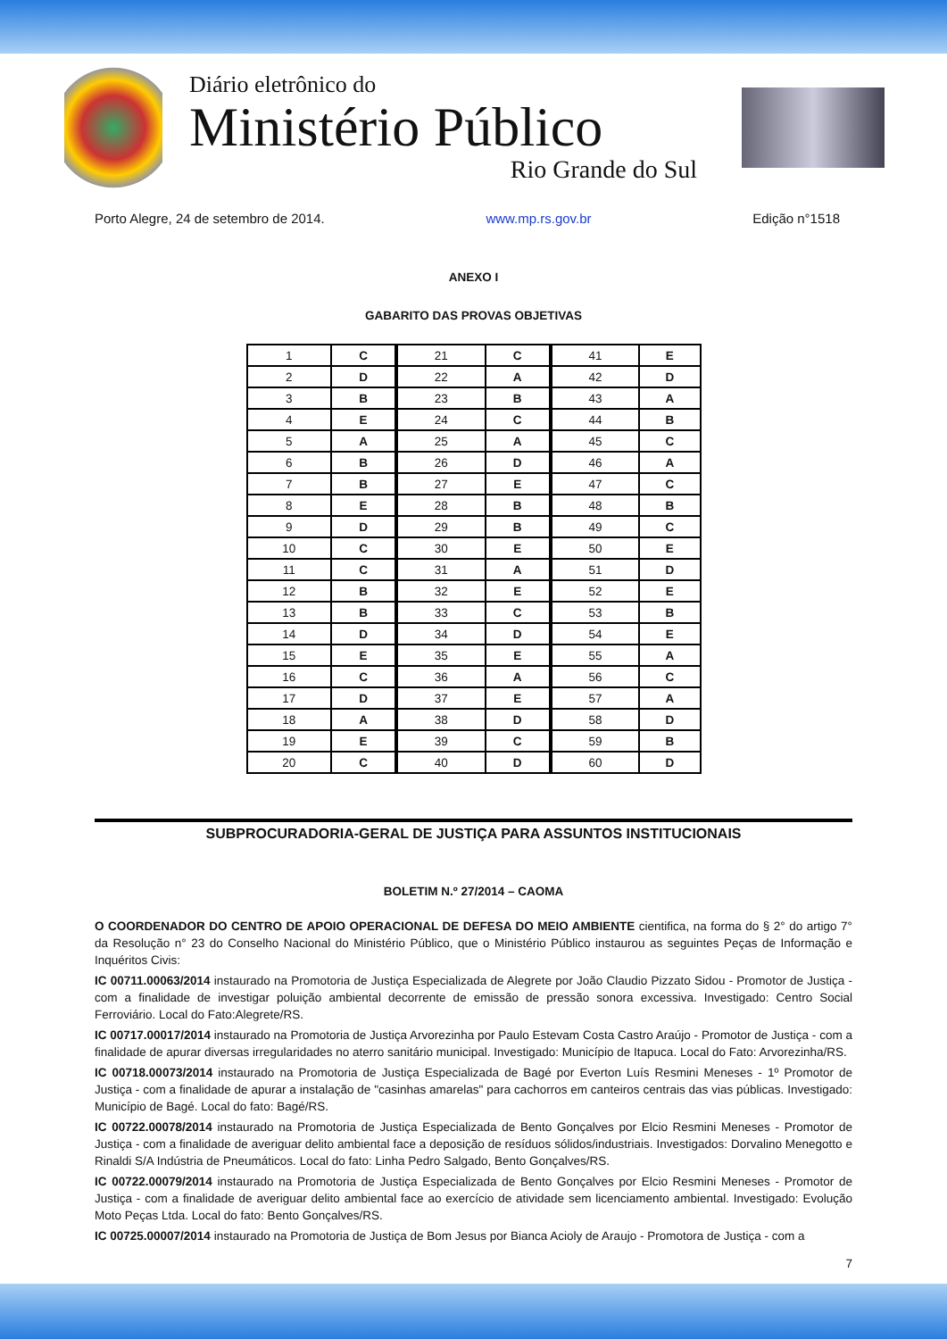Diário eletrônico do
Ministério Público
Rio Grande do Sul
Porto Alegre, 24 de setembro de 2014. www.mp.rs.gov.br Edição n°1518
ANEXO I
GABARITO DAS PROVAS OBJETIVAS
| 1 | C | 21 | C | 41 | E |
| 2 | D | 22 | A | 42 | D |
| 3 | B | 23 | B | 43 | A |
| 4 | E | 24 | C | 44 | B |
| 5 | A | 25 | A | 45 | C |
| 6 | B | 26 | D | 46 | A |
| 7 | B | 27 | E | 47 | C |
| 8 | E | 28 | B | 48 | B |
| 9 | D | 29 | B | 49 | C |
| 10 | C | 30 | E | 50 | E |
| 11 | C | 31 | A | 51 | D |
| 12 | B | 32 | E | 52 | E |
| 13 | B | 33 | C | 53 | B |
| 14 | D | 34 | D | 54 | E |
| 15 | E | 35 | E | 55 | A |
| 16 | C | 36 | A | 56 | C |
| 17 | D | 37 | E | 57 | A |
| 18 | A | 38 | D | 58 | D |
| 19 | E | 39 | C | 59 | B |
| 20 | C | 40 | D | 60 | D |
SUBPROCURADORIA-GERAL DE JUSTIÇA PARA ASSUNTOS INSTITUCIONAIS
BOLETIM N.º 27/2014 – CAOMA
O COORDENADOR DO CENTRO DE APOIO OPERACIONAL DE DEFESA DO MEIO AMBIENTE cientifica, na forma do § 2° do artigo 7° da Resolução n° 23 do Conselho Nacional do Ministério Público, que o Ministério Público instaurou as seguintes Peças de Informação e Inquéritos Civis:
IC 00711.00063/2014 instaurado na Promotoria de Justiça Especializada de Alegrete por João Claudio Pizzato Sidou - Promotor de Justiça - com a finalidade de investigar poluição ambiental decorrente de emissão de pressão sonora excessiva. Investigado: Centro Social Ferroviário. Local do Fato:Alegrete/RS.
IC 00717.00017/2014 instaurado na Promotoria de Justiça Arvorezinha por Paulo Estevam Costa Castro Araújo - Promotor de Justiça - com a finalidade de apurar diversas irregularidades no aterro sanitário municipal. Investigado: Município de Itapuca. Local do Fato: Arvorezinha/RS.
IC 00718.00073/2014 instaurado na Promotoria de Justiça Especializada de Bagé por Everton Luís Resmini Meneses - 1º Promotor de Justiça - com a finalidade de apurar a instalação de "casinhas amarelas" para cachorros em canteiros centrais das vias públicas. Investigado: Município de Bagé. Local do fato: Bagé/RS.
IC 00722.00078/2014 instaurado na Promotoria de Justiça Especializada de Bento Gonçalves por Elcio Resmini Meneses - Promotor de Justiça - com a finalidade de averiguar delito ambiental face a deposição de resíduos sólidos/industriais. Investigados: Dorvalino Menegotto e Rinaldi S/A Indústria de Pneumáticos. Local do fato: Linha Pedro Salgado, Bento Gonçalves/RS.
IC 00722.00079/2014 instaurado na Promotoria de Justiça Especializada de Bento Gonçalves por Elcio Resmini Meneses - Promotor de Justiça - com a finalidade de averiguar delito ambiental face ao exercício de atividade sem licenciamento ambiental. Investigado: Evolução Moto Peças Ltda. Local do fato: Bento Gonçalves/RS.
IC 00725.00007/2014 instaurado na Promotoria de Justiça de Bom Jesus por Bianca Acioly de Araujo - Promotora de Justiça - com a
7